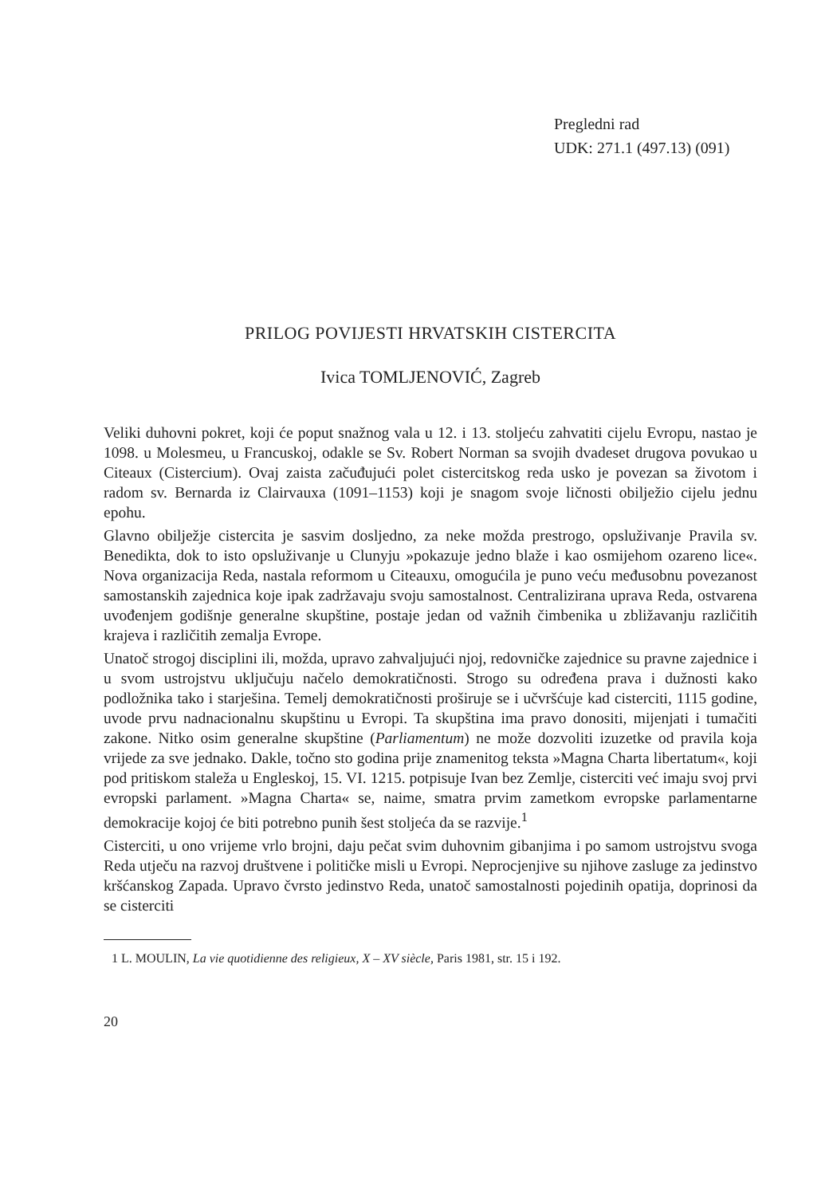Pregledni rad
UDK: 271.1 (497.13) (091)
PRILOG POVIJESTI HRVATSKIH CISTERCITA
Ivica TOMLJENOVIĆ, Zagreb
Veliki duhovni pokret, koji će poput snažnog vala u 12. i 13. stoljeću zahvatiti cijelu Evropu, nastao je 1098. u Molesmeu, u Francuskoj, odakle se Sv. Robert Norman sa svojih dvadeset drugova povukao u Citeaux (Cistercium). Ovaj zaista začuđujući polet cistercitskog reda usko je povezan sa životom i radom sv. Bernarda iz Clairvauxa (1091–1153) koji je snagom svoje ličnosti obilježio cijelu jednu epohu.
Glavno obilježje cistercita je sasvim dosljedno, za neke možda prestrogo, opsluživanje Pravila sv. Benedikta, dok to isto opsluživanje u Clunyju »pokazuje jedno blaže i kao osmijehom ozareno lice«. Nova organizacija Reda, nastala reformom u Citeauxu, omogućila je puno veću međusobnu povezanost samostanskih zajednica koje ipak zadržavaju svoju samostalnost. Centralizirana uprava Reda, ostvarena uvođenjem godišnje generalne skupštine, postaje jedan od važnih čimbenika u zbližavanju različitih krajeva i različitih zemalja Evrope.
Unatoč strogoj disciplini ili, možda, upravo zahvaljujući njoj, redovničke zajednice su pravne zajednice i u svom ustrojstvu uključuju načelo demokratičnosti. Strogo su određena prava i dužnosti kako podložnika tako i starješina. Temelj demokratičnosti proširuje se i učvršćuje kad cisterciti, 1115 godine, uvode prvu nadnacionalnu skupštinu u Evropi. Ta skupština ima pravo donositi, mijenjati i tumačiti zakone. Nitko osim generalne skupštine (Parliamentum) ne može dozvoliti izuzetke od pravila koja vrijede za sve jednako. Dakle, točno sto godina prije znamenitog teksta »Magna Charta libertatum«, koji pod pritiskom staleža u Engleskoj, 15. VI. 1215. potpisuje Ivan bez Zemlje, cisterciti već imaju svoj prvi evropski parlament. »Magna Charta« se, naime, smatra prvim zametkom evropske parlamentarne demokracije kojoj će biti potrebno punih šest stoljeća da se razvije.<sup>1</sup>
Cisterciti, u ono vrijeme vrlo brojni, daju pečat svim duhovnim gibanjima i po samom ustrojstvu svoga Reda utječu na razvoj društvene i političke misli u Evropi. Neprocjenjive su njihove zasluge za jedinstvo kršćanskog Zapada. Upravo čvrsto jedinstvo Reda, unatoč samostalnosti pojedinih opatija, doprinosi da se cisterciti
1 L. MOULIN, La vie quotidienne des religieux, X – XV siècle, Paris 1981, str. 15 i 192.
20